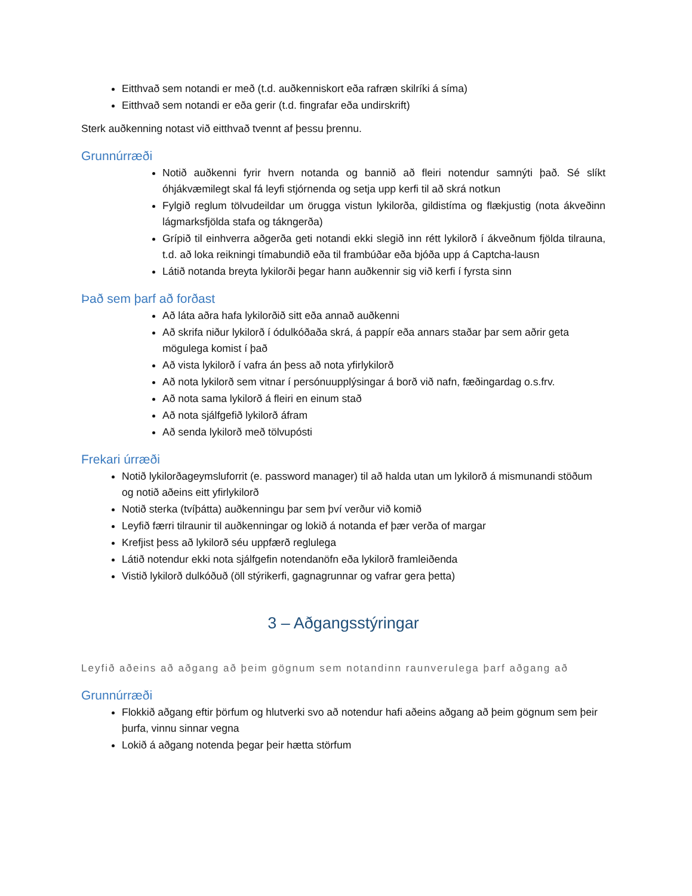Eitthvað sem notandi er með (t.d. auðkenniskort eða rafræn skilríki á síma)
Eitthvað sem notandi er eða gerir (t.d. fingrafar eða undirskrift)
Sterk auðkenning notast við eitthvað tvennt af þessu þrennu.
Grunnúrræði
Notið auðkenni fyrir hvern notanda og bannið að fleiri notendur samnýti það. Sé slíkt óhjákvæmilegt skal fá leyfi stjórnenda og setja upp kerfi til að skrá notkun
Fylgið reglum tölvudeildar um örugga vistun lykilorða, gildistíma og flækjustig (nota ákveðinn lágmarksfjölda stafa og tákngerða)
Grípið til einhverra aðgerða geti notandi ekki slegið inn rétt lykilorð í ákveðnum fjölda tilrauna, t.d. að loka reikningi tímabundið eða til frambúðar eða bjóða upp á Captcha-lausn
Látið notanda breyta lykilorði þegar hann auðkennir sig við kerfi í fyrsta sinn
Það sem þarf að forðast
Að láta aðra hafa lykilorðið sitt eða annað auðkenni
Að skrifa niður lykilorð í ódulkóðaða skrá, á pappír eða annars staðar þar sem aðrir geta mögulega komist í það
Að vista lykilorð í vafra án þess að nota yfirlykilorð
Að nota lykilorð sem vitnar í persónuupplýsingar á borð við nafn, fæðingardag o.s.frv.
Að nota sama lykilorð á fleiri en einum stað
Að nota sjálfgefið lykilorð áfram
Að senda lykilorð með tölvupósti
Frekari úrræði
Notið lykilorðageymsluforrit (e. password manager) til að halda utan um lykilorð á mismunandi stöðum og notið aðeins eitt yfirlykilorð
Notið sterka (tvíþátta) auðkenningu þar sem því verður við komið
Leyfið færri tilraunir til auðkenningar og lokið á notanda ef þær verða of margar
Krefjist þess að lykilorð séu uppfærð reglulega
Látið notendur ekki nota sjálfgefin notendanöfn eða lykilorð framleiðenda
Vistið lykilorð dulkóðuð (öll stýrikerfi, gagnagrunnar og vafrar gera þetta)
3 – Aðgangsstýringar
Leyfið aðeins að aðgang að þeim gögnum sem notandinn raunverulega þarf aðgang að
Grunnúrræði
Flokkið aðgang eftir þörfum og hlutverki svo að notendur hafi aðeins aðgang að þeim gögnum sem þeir þurfa, vinnu sinnar vegna
Lokið á aðgang notenda þegar þeir hætta störfum